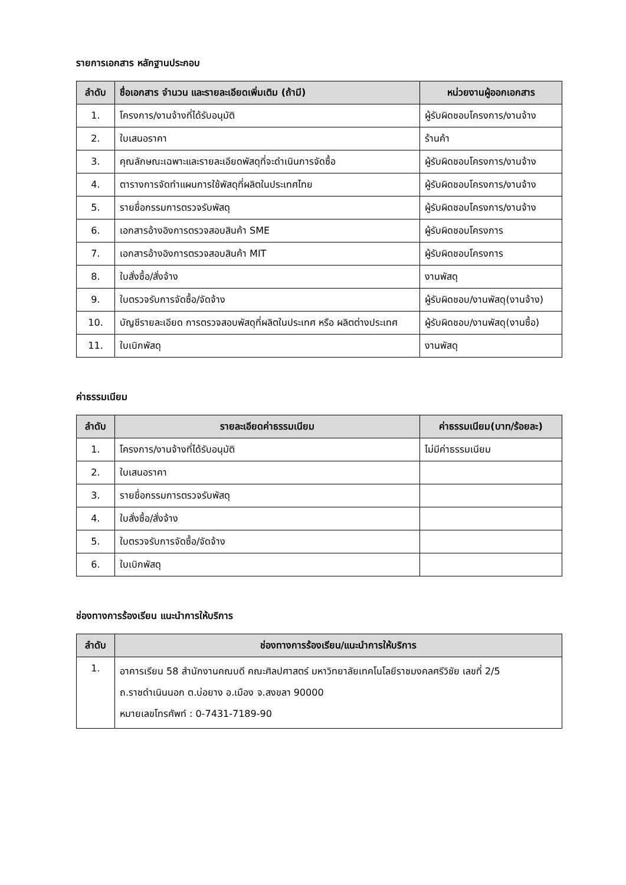รายการเอกสาร หลักฐานประกอบ
| ลำดับ | ชื่อเอกสาร จำนวน และรายละเอียดเพิ่มเติม (ถ้ามี) | หน่วยงานผู้ออกเอกสาร |
| --- | --- | --- |
| 1. | โครงการ/งานจ้างที่ได้รับอนุมัติ | ผู้รับผิดชอบโครงการ/งานจ้าง |
| 2. | ใบเสนอราคา | ร้านค้า |
| 3. | คุณลักษณะเฉพาะและรายละเอียดพัสดุที่จะดำเนินการจัดซื้อ | ผู้รับผิดชอบโครงการ/งานจ้าง |
| 4. | ตารางการจัดทำแผนการใช้พัสดุที่ผลิตในประเทศไทย | ผู้รับผิดชอบโครงการ/งานจ้าง |
| 5. | รายชื่อกรรมการตรวจรับพัสดุ | ผู้รับผิดชอบโครงการ/งานจ้าง |
| 6. | เอกสารอ้างอิงการตรวจสอบสินค้า SME | ผู้รับผิดชอบโครงการ |
| 7. | เอกสารอ้างอิงการตรวจสอบสินค้า MIT | ผู้รับผิดชอบโครงการ |
| 8. | ใบสั่งซื้อ/สั่งจ้าง | งานพัสดุ |
| 9. | ใบตรวจรับการจัดซื้อ/จัดจ้าง | ผู้รับผิดชอบ/งานพัสดุ(งานจ้าง) |
| 10. | บัญชีรายละเอียด การตรวจสอบพัสดุที่ผลิตในประเทศ หรือ ผลิตต่างประเทศ | ผู้รับผิดชอบ/งานพัสดุ(งานซื้อ) |
| 11. | ใบเบิกพัสดุ | งานพัสดุ |
ค่าธรรมเนียม
| ลำดับ | รายละเอียดค่าธรรมเนียม | ค่าธรรมเนียม(บาท/ร้อยละ) |
| --- | --- | --- |
| 1. | โครงการ/งานจ้างที่ได้รับอนุมัติ | ไม่มีค่าธรรมเนียม |
| 2. | ใบเสนอราคา | |
| 3. | รายชื่อกรรมการตรวจรับพัสดุ | |
| 4. | ใบสั่งซื้อ/สั่งจ้าง | |
| 5. | ใบตรวจรับการจัดซื้อ/จัดจ้าง | |
| 6. | ใบเบิกพัสดุ | |
ช่องทางการร้องเรียน แนะนำการให้บริการ
| ลำดับ | ช่องทางการร้องเรียน/แนะนำการให้บริการ |
| --- | --- |
| 1. | อาคารเรียน 58 สำนักงานคณบดี คณะศิลปศาสตร์ มหาวิทยาลัยเทคโนโลยีราชมงคลศรีวิชัย เลขที่ 2/5 ถ.ราชดำเนินนอก ต.บ่อยาง อ.เมือง จ.สงขลา 90000 หมายเลขโทรศัพท์ : 0-7431-7189-90 |